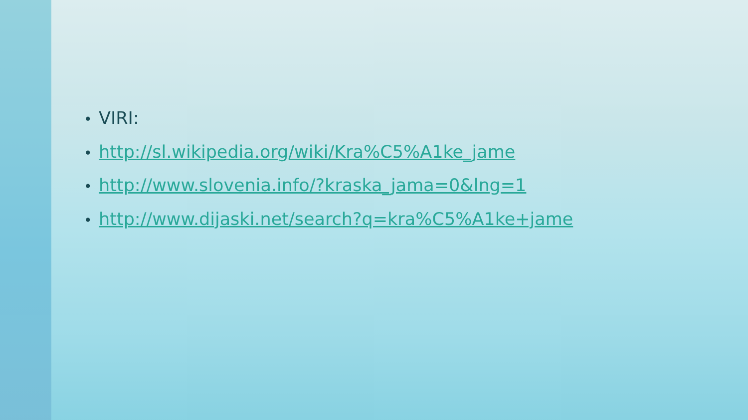• VIRI:
• http://sl.wikipedia.org/wiki/Kra%C5%A1ke_jame
• http://www.slovenia.info/?kraska_jama=0&lng=1
• http://www.dijaski.net/search?q=kra%C5%A1ke+jame